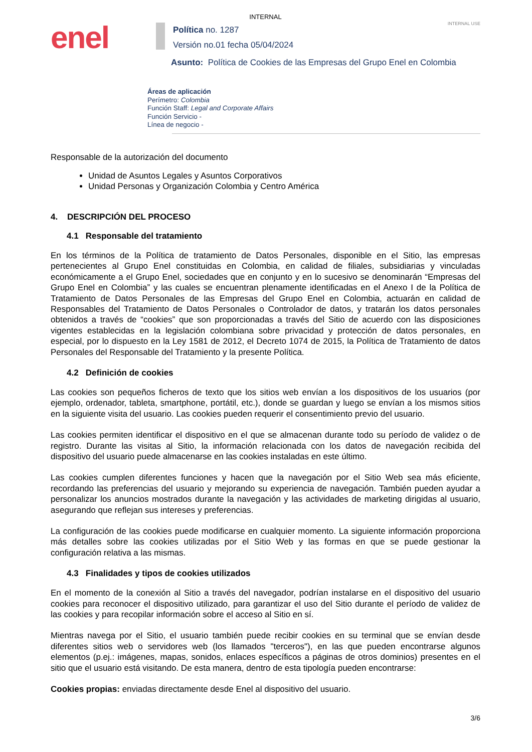INTERNAL
INTERNAL USE
enel
Política no. 1287
Versión no.01 fecha 05/04/2024
Asunto: Política de Cookies de las Empresas del Grupo Enel en Colombia
Áreas de aplicación
Perímetro: Colombia
Función Staff: Legal and Corporate Affairs
Función Servicio -
Línea de negocio -
Responsable de la autorización del documento
Unidad de Asuntos Legales y Asuntos Corporativos
Unidad Personas y Organización Colombia y Centro América
4. DESCRIPCIÓN DEL PROCESO
4.1 Responsable del tratamiento
En los términos de la Política de tratamiento de Datos Personales, disponible en el Sitio, las empresas pertenecientes al Grupo Enel constituidas en Colombia, en calidad de filiales, subsidiarias y vinculadas económicamente a el Grupo Enel, sociedades que en conjunto y en lo sucesivo se denominarán “Empresas del Grupo Enel en Colombia” y las cuales se encuentran plenamente identificadas en el Anexo I de la Política de Tratamiento de Datos Personales de las Empresas del Grupo Enel en Colombia, actuarán en calidad de Responsables del Tratamiento de Datos Personales o Controlador de datos, y tratarán los datos personales obtenidos a través de “cookies” que son proporcionadas a través del Sitio de acuerdo con las disposiciones vigentes establecidas en la legislación colombiana sobre privacidad y protección de datos personales, en especial, por lo dispuesto en la Ley 1581 de 2012, el Decreto 1074 de 2015, la Política de Tratamiento de datos Personales del Responsable del Tratamiento y la presente Política.
4.2 Definición de cookies
Las cookies son pequeños ficheros de texto que los sitios web envían a los dispositivos de los usuarios (por ejemplo, ordenador, tableta, smartphone, portátil, etc.), donde se guardan y luego se envían a los mismos sitios en la siguiente visita del usuario. Las cookies pueden requerir el consentimiento previo del usuario.
Las cookies permiten identificar el dispositivo en el que se almacenan durante todo su período de validez o de registro. Durante las visitas al Sitio, la información relacionada con los datos de navegación recibida del dispositivo del usuario puede almacenarse en las cookies instaladas en este último.
Las cookies cumplen diferentes funciones y hacen que la navegación por el Sitio Web sea más eficiente, recordando las preferencias del usuario y mejorando su experiencia de navegación. También pueden ayudar a personalizar los anuncios mostrados durante la navegación y las actividades de marketing dirigidas al usuario, asegurando que reflejan sus intereses y preferencias.
La configuración de las cookies puede modificarse en cualquier momento. La siguiente información proporciona más detalles sobre las cookies utilizadas por el Sitio Web y las formas en que se puede gestionar la configuración relativa a las mismas.
4.3 Finalidades y tipos de cookies utilizados
En el momento de la conexión al Sitio a través del navegador, podrían instalarse en el dispositivo del usuario cookies para reconocer el dispositivo utilizado, para garantizar el uso del Sitio durante el período de validez de las cookies y para recopilar información sobre el acceso al Sitio en sí.
Mientras navega por el Sitio, el usuario también puede recibir cookies en su terminal que se envían desde diferentes sitios web o servidores web (los llamados "terceros"), en las que pueden encontrarse algunos elementos (p.ej.: imágenes, mapas, sonidos, enlaces específicos a páginas de otros dominios) presentes en el sitio que el usuario está visitando. De esta manera, dentro de esta tipología pueden encontrarse:
Cookies propias: enviadas directamente desde Enel al dispositivo del usuario.
3/6